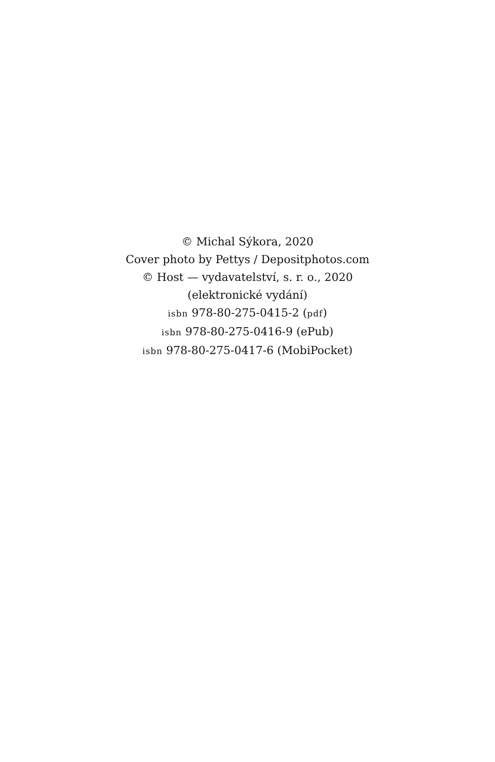© Michal Sýkora, 2020
Cover photo by Pettys / Depositphotos.com
© Host — vydavatelství, s. r. o., 2020
(elektronické vydání)
isbn 978-80-275-0415-2 (pdf)
isbn 978-80-275-0416-9 (ePub)
isbn 978-80-275-0417-6 (MobiPocket)